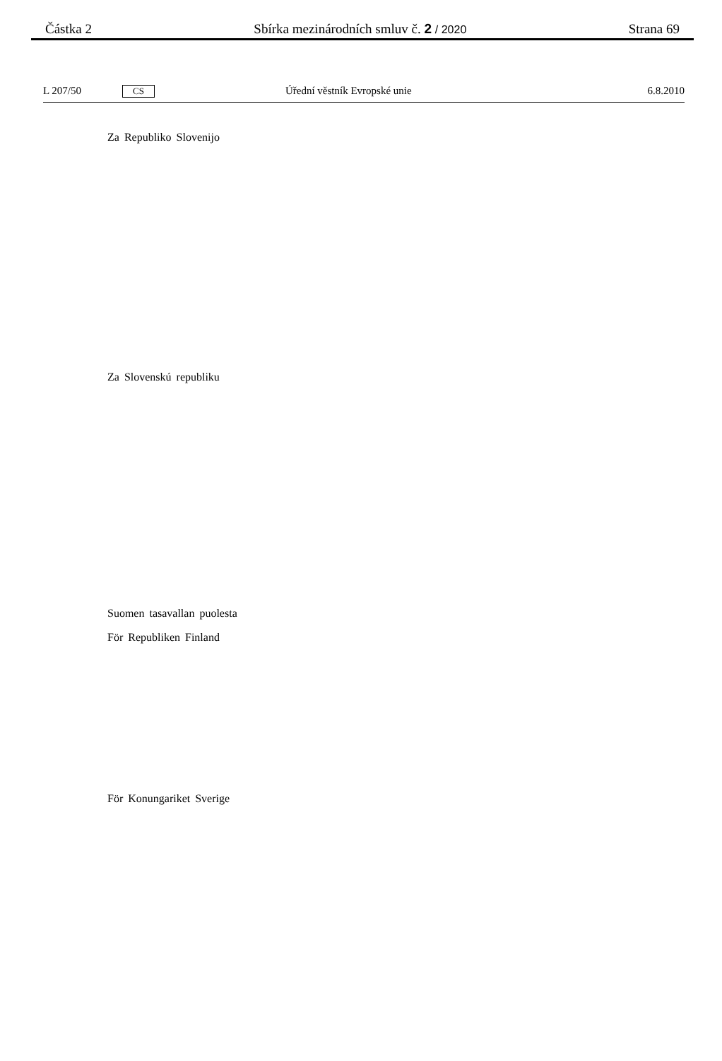Částka 2 Sbírka mezinárodních smluv č. 2 / 2020 Strana 69
L 207/50 CS Úřední věstník Evropské unie 6.8.2010
Za Republiko Slovenijo
Za Slovenskú republiku
Suomen tasavallan puolesta
För Republiken Finland
För Konungariket Sverige